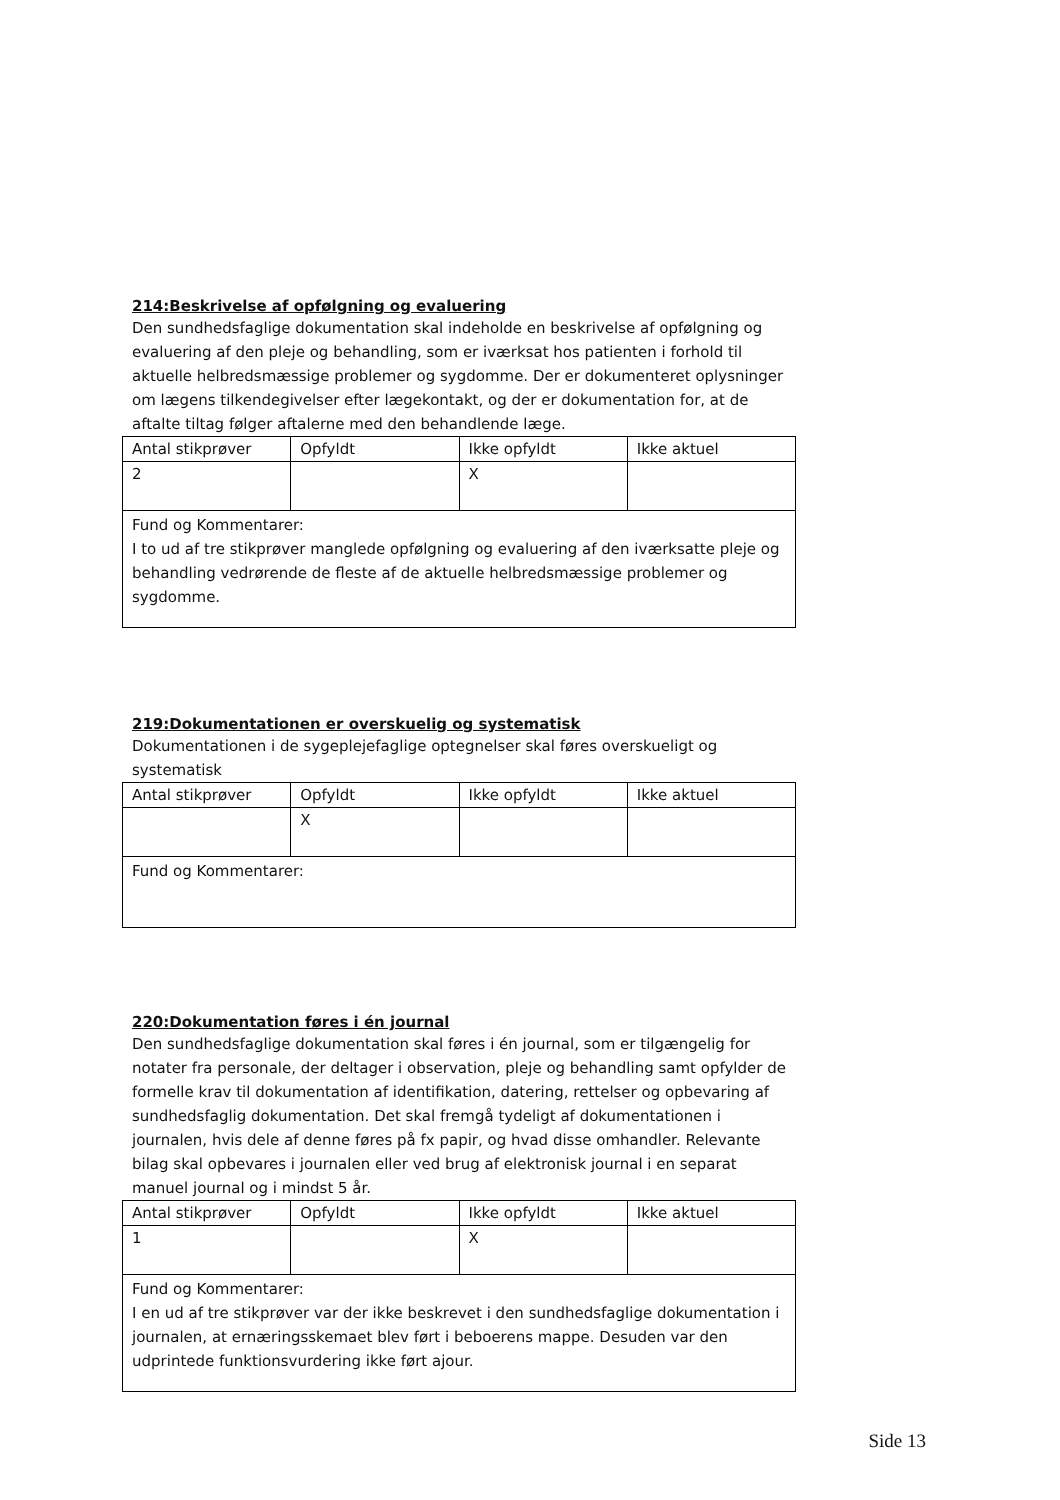214:Beskrivelse af opfølgning og evaluering
Den sundhedsfaglige dokumentation skal indeholde en beskrivelse af opfølgning og evaluering af den pleje og behandling, som er iværksat hos patienten i forhold til aktuelle helbredsmæssige problemer og sygdomme. Der er dokumenteret oplysninger om lægens tilkendegivelser efter lægekontakt, og der er dokumentation for, at de aftalte tiltag følger aftalerne med den behandlende læge.
| Antal stikprøver | Opfyldt | Ikke opfyldt | Ikke aktuel |
| 2 | | X | |
| Fund og Kommentarer: I to ud af tre stikprøver manglede opfølgning og evaluering af den iværksatte pleje og behandling vedrørende de fleste af de aktuelle helbredsmæssige problemer og sygdomme. | | | |
219:Dokumentationen er overskuelig og systematisk
Dokumentationen i de sygeplejefaglige optegnelser skal føres overskueligt og systematisk
| Antal stikprøver | Opfyldt | Ikke opfyldt | Ikke aktuel |
| | X | | |
| Fund og Kommentarer: | | | |
220:Dokumentation føres i én journal
Den sundhedsfaglige dokumentation skal føres i én journal, som er tilgængelig for notater fra personale, der deltager i observation, pleje og behandling samt opfylder de formelle krav til dokumentation af identifikation, datering, rettelser og opbevaring af sundhedsfaglig dokumentation. Det skal fremgå tydeligt af dokumentationen i journalen, hvis dele af denne føres på fx papir, og hvad disse omhandler. Relevante bilag skal opbevares i journalen eller ved brug af elektronisk journal i en separat manuel journal og i mindst 5 år.
| Antal stikprøver | Opfyldt | Ikke opfyldt | Ikke aktuel |
| 1 | | X | |
| Fund og Kommentarer: I en ud af tre stikprøver var der ikke beskrevet i den sundhedsfaglige dokumentation i journalen, at ernæringsskemaet blev ført i beboerens mappe. Desuden var den udprintede funktionsvurdering ikke ført ajour. | | | |
Side 13